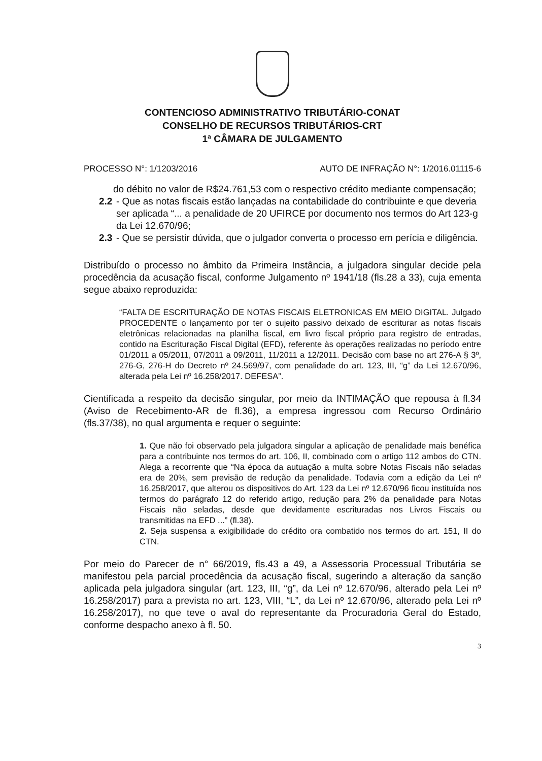CONTENCIOSO ADMINISTRATIVO TRIBUTÁRIO-CONAT
CONSELHO DE RECURSOS TRIBUTÁRIOS-CRT
1ª CÂMARA DE JULGAMENTO
PROCESSO N°: 1/1203/2016 AUTO DE INFRAÇÃO N°: 1/2016.01115-6
do débito no valor de R$24.761,53 com o respectivo crédito mediante compensação;
2.2 - Que as notas fiscais estão lançadas na contabilidade do contribuinte e que deveria ser aplicada “... a penalidade de 20 UFIRCE por documento nos termos do Art 123-g da Lei 12.670/96;
2.3 - Que se persistir dúvida, que o julgador converta o processo em perícia e diligência.
Distribuído o processo no âmbito da Primeira Instância, a julgadora singular decide pela procedência da acusação fiscal, conforme Julgamento nº 1941/18 (fls.28 a 33), cuja ementa segue abaixo reproduzida:
“FALTA DE ESCRITURAÇÃO DE NOTAS FISCAIS ELETRONICAS EM MEIO DIGITAL. Julgado PROCEDENTE o lançamento por ter o sujeito passivo deixado de escriturar as notas fiscais eletrônicas relacionadas na planilha fiscal, em livro fiscal próprio para registro de entradas, contido na Escrituração Fiscal Digital (EFD), referente às operações realizadas no período entre 01/2011 a 05/2011, 07/2011 a 09/2011, 11/2011 a 12/2011. Decisão com base no art 276-A § 3º, 276-G, 276-H do Decreto nº 24.569/97, com penalidade do art. 123, III, “g” da Lei 12.670/96, alterada pela Lei nº 16.258/2017. DEFESA”.
Cientificada a respeito da decisão singular, por meio da INTIMAÇÃO que repousa à fl.34 (Aviso de Recebimento-AR de fl.36), a empresa ingressou com Recurso Ordinário (fls.37/38), no qual argumenta e requer o seguinte:
1. Que não foi observado pela julgadora singular a aplicação de penalidade mais benéfica para a contribuinte nos termos do art. 106, II, combinado com o artigo 112 ambos do CTN. Alega a recorrente que “Na época da autuação a multa sobre Notas Fiscais não seladas era de 20%, sem previsão de redução da penalidade. Todavia com a edição da Lei nº 16.258/2017, que alterou os dispositivos do Art. 123 da Lei nº 12.670/96 ficou instituída nos termos do parágrafo 12 do referido artigo, redução para 2% da penalidade para Notas Fiscais não seladas, desde que devidamente escrituradas nos Livros Fiscais ou transmitidas na EFD ...” (fl.38).
2. Seja suspensa a exigibilidade do crédito ora combatido nos termos do art. 151, II do CTN.
Por meio do Parecer de n° 66/2019, fls.43 a 49, a Assessoria Processual Tributária se manifestou pela parcial procedência da acusação fiscal, sugerindo a alteração da sanção aplicada pela julgadora singular (art. 123, III, “g”, da Lei nº 12.670/96, alterado pela Lei nº 16.258/2017) para a prevista no art. 123, VIII, “L”, da Lei nº 12.670/96, alterado pela Lei nº 16.258/2017), no que teve o aval do representante da Procuradoria Geral do Estado, conforme despacho anexo à fl. 50.
3